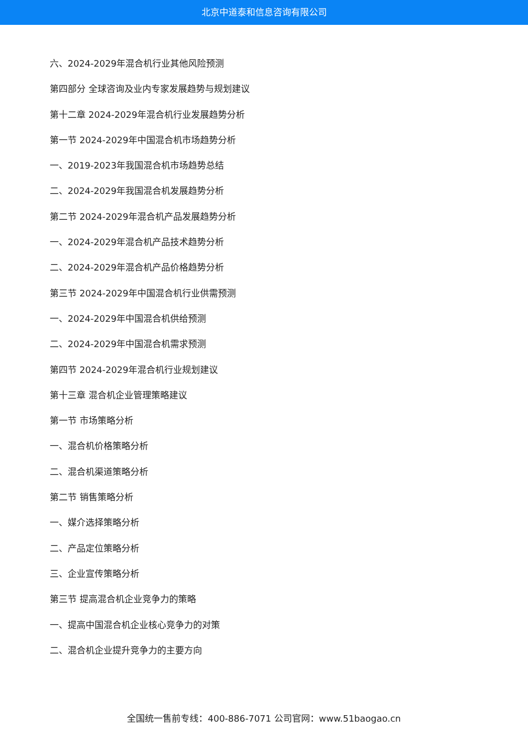北京中道泰和信息咨询有限公司
六、2024-2029年混合机行业其他风险预测
第四部分 全球咨询及业内专家发展趋势与规划建议
第十二章 2024-2029年混合机行业发展趋势分析
第一节 2024-2029年中国混合机市场趋势分析
一、2019-2023年我国混合机市场趋势总结
二、2024-2029年我国混合机发展趋势分析
第二节 2024-2029年混合机产品发展趋势分析
一、2024-2029年混合机产品技术趋势分析
二、2024-2029年混合机产品价格趋势分析
第三节 2024-2029年中国混合机行业供需预测
一、2024-2029年中国混合机供给预测
二、2024-2029年中国混合机需求预测
第四节 2024-2029年混合机行业规划建议
第十三章 混合机企业管理策略建议
第一节 市场策略分析
一、混合机价格策略分析
二、混合机渠道策略分析
第二节 销售策略分析
一、媒介选择策略分析
二、产品定位策略分析
三、企业宣传策略分析
第三节 提高混合机企业竞争力的策略
一、提高中国混合机企业核心竞争力的对策
二、混合机企业提升竞争力的主要方向
全国统一售前专线：400-886-7071 公司官网：www.51baogao.cn